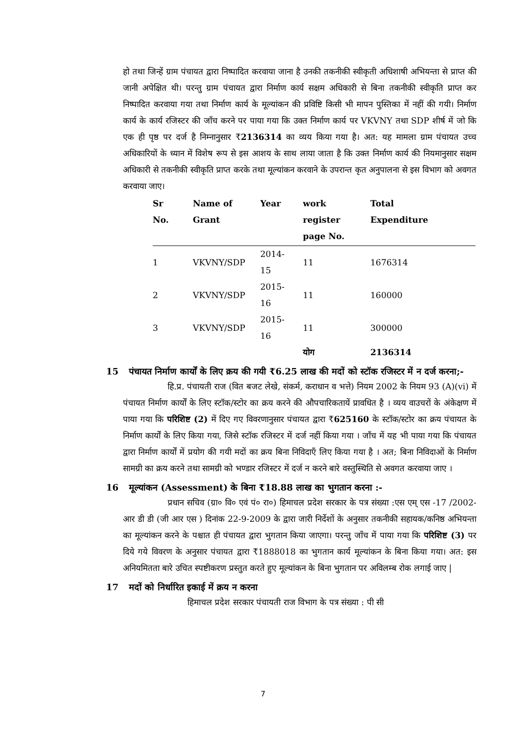हो तथा जिन्हें ग्राम पंचायत द्वारा निष्पादित करवाया जाना है उनकी तकनीकी स्वीकृती अधिशाषी अभियन्ता से प्राप्त की जानी अपेक्षित थी। परन्तु ग्राम पंचायत द्वारा निर्माण कार्य सक्षम अधिकारी से बिना तकनीकी स्वीकृति प्राप्त कर निष्पादित करवाया गया तथा निर्माण कार्य के मूल्यांकन की प्रविष्टि किसी भी मापन पुस्तिका में नहीं की गयी। निर्माण कार्य के कार्य रजिस्टर की जाँच करने पर पाया गया कि उक्त निर्माण कार्य पर VKVNY तथा SDP शीर्ष में जो कि एक ही पृष्ठ पर दर्ज है निम्नानुसार ₹2136314 का व्यय किया गया है। अत: यह मामला ग्राम पंचायत उच्च अधिकारियों के ध्यान में विशेष रूप से इस आशय के साथ लाया जाता है कि उक्त निर्माण कार्य की नियमानुसार सक्षम अधिकारी से तकनीकी स्वीकृति प्राप्त करके तथा मूल्यांकन करवाने के उपरान्त कृत अनुपालना से इस विभाग को अवगत करवाया जाए।
| Sr No. | Name of Grant | Year | work register page No. | Total Expenditure | |
| --- | --- | --- | --- | --- | --- |
| 1 | VKVNY/SDP | 2014-15 | 11 | 1676314 | |
| 2 | VKVNY/SDP | 2015-16 | 11 | 160000 | |
| 3 | VKVNY/SDP | 2015-16 | 11 | 300000 | |
| | | | योग | 2136314 | |
15 पंचायत निर्माण कार्यों के लिए क्रय की गयी ₹6.25 लाख की मदों को स्टॉक रजिस्टर में न दर्ज करना;-
हि.प्र. पंचायती राज (वित बजट लेखे, संकर्म, कराधान व भत्ते) नियम 2002 के नियम 93 (A)(vi) में पंचायत निर्माण कार्यों के लिए स्टॉक/स्टोर का क्रय करने की औपचारिकतायें प्रावधित है । व्यय वाउचरों के अंकेक्षण में पाया गया कि परिशिष्ट (2) में दिए गए विवरणानुसार पंचायत द्वारा ₹625160 के स्टॉक/स्टोर का क्रय पंचायत के निर्माण कार्यों के लिए किया गया, जिसे स्टॉक रजिस्टर में दर्ज नहीं किया गया । जाँच में यह भी पाया गया कि पंचायत द्वारा निर्माण कार्यों में प्रयोग की गयी मदों का क्रय बिना निविदाएँ लिए किया गया है । अत; बिना निविदाओं के निर्माण सामग्री का क्रय करने तथा सामग्री को भण्डार रजिस्टर में दर्ज न करने बारे वस्तुस्थिति से अवगत करवाया जाए ।
16 मूल्यांकन (Assessment) के बिना ₹18.88 लाख का भुगतान करना :-
प्रधान सचिव (ग्रा० वि० एवं पं० रा०) हिमाचल प्रदेश सरकार के पत्र संख्या :एस एम् एस -17 /2002- आर डी डी (जी आर एस ) दिनांक 22-9-2009 के द्वारा जारी निर्देशों के अनुसार तकनीकी सहायक/कनिष्ठ अभियन्ता का मूल्यांकन करने के पश्चात ही पंचायत द्वारा भुगतान किया जाएगा। परन्तु जाँच में पाया गया कि परिशिष्ट (3) पर दिये गये विवरण के अनुसार पंचायत द्वारा ₹1888018 का भुगतान कार्य मूल्यांकन के बिना किया गया। अत: इस अनियमितता बारे उचित स्पष्टीकरण प्रस्तुत करते हुए मूल्यांकन के बिना भुगतान पर अविलम्ब रोक लगाई जाए |
17 मदों को निर्धारित इकाई में क्रय न करना
हिमाचल प्रदेश सरकार पंचायती राज विभाग के पत्र संख्या : पी सी
7